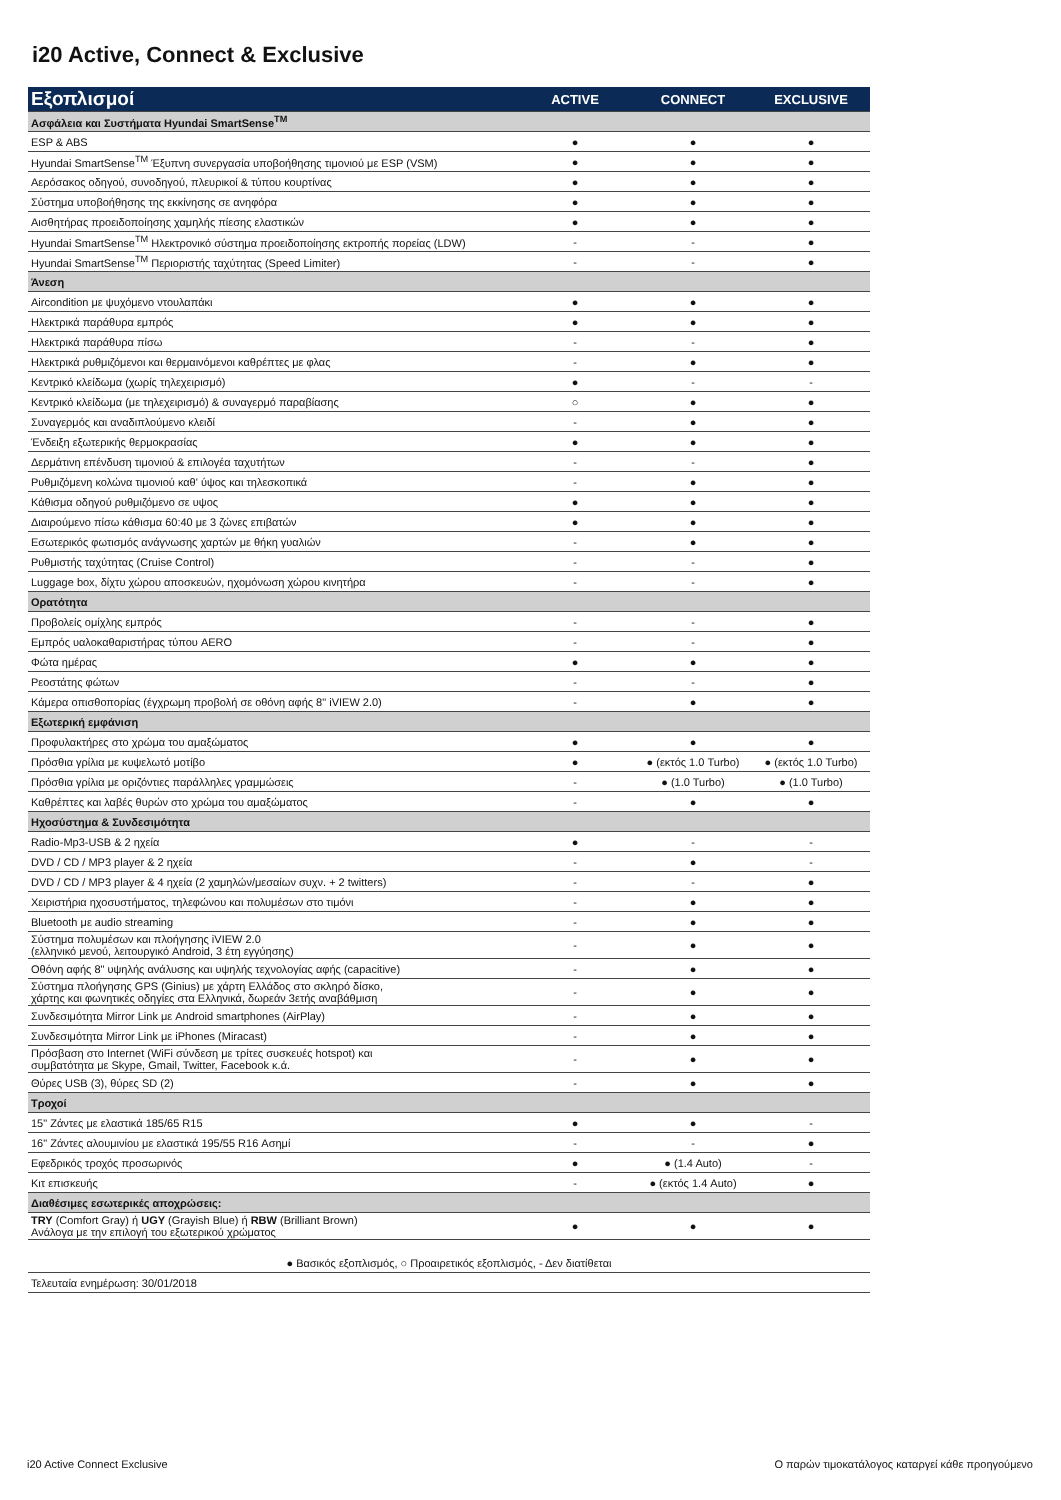i20 Active, Connect & Exclusive
| Εξοπλισμοί | ACTIVE | CONNECT | EXCLUSIVE |
| --- | --- | --- | --- |
| Ασφάλεια και Συστήματα Hyundai SmartSense<sup>TM</sup> | | | |
| ESP & ABS | ● | ● | ● |
| Hyundai SmartSense<sup>TM</sup> Έξυπνη συνεργασία υποβοήθησης τιμονιού με ESP (VSM) | ● | ● | ● |
| Αερόσακος οδηγού, συνοδηγού, πλευρικοί & τύπου κουρτίνας | ● | ● | ● |
| Σύστημα υποβοήθησης της εκκίνησης σε ανηφόρα | ● | ● | ● |
| Αισθητήρας προειδοποίησης χαμηλής πίεσης ελαστικών | ● | ● | ● |
| Hyundai SmartSense<sup>TM</sup> Ηλεκτρονικό σύστημα προειδοποίησης εκτροπής πορείας (LDW) | - | - | ● |
| Hyundai SmartSense<sup>TM</sup> Περιοριστής ταχύτητας (Speed Limiter) | - | - | ● |
| Άνεση | | | |
| Aircondition με ψυχόμενο ντουλαπάκι | ● | ● | ● |
| Ηλεκτρικά παράθυρα εμπρός | ● | ● | ● |
| Ηλεκτρικά παράθυρα πίσω | - | - | ● |
| Ηλεκτρικά ρυθμιζόμενοι και θερμαινόμενοι καθρέπτες με φλας | - | ● | ● |
| Κεντρικό κλείδωμα (χωρίς τηλεχειρισμό) | ● | - | - |
| Κεντρικό κλείδωμα (με τηλεχειρισμό) & συναγερμό παραβίασης | ○ | ● | ● |
| Συναγερμός και αναδιπλούμενο κλειδί | - | ● | ● |
| Ένδειξη εξωτερικής θερμοκρασίας | ● | ● | ● |
| Δερμάτινη επένδυση τιμονιού & επιλογέα ταχυτήτων | - | - | ● |
| Ρυθμιζόμενη κολώνα τιμονιού καθ' ύψος και τηλεσκοπικά | - | ● | ● |
| Κάθισμα οδηγού ρυθμιζόμενο σε υψος | ● | ● | ● |
| Διαιρούμενο πίσω κάθισμα 60:40 με 3 ζώνες επιβατών | ● | ● | ● |
| Εσωτερικός φωτισμός ανάγνωσης χαρτών με θήκη γυαλιών | - | ● | ● |
| Ρυθμιστής ταχύτητας (Cruise Control) | - | - | ● |
| Luggage box, δίχτυ χώρου αποσκευών, ηχομόνωση χώρου κινητήρα | - | - | ● |
| Ορατότητα | | | |
| Προβολείς ομίχλης εμπρός | - | - | ● |
| Εμπρός υαλοκαθαριστήρας τύπου AERO | - | - | ● |
| Φώτα ημέρας | ● | ● | ● |
| Ρεοστάτης φώτων | - | - | ● |
| Κάμερα οπισθοπορίας (έγχρωμη προβολή σε οθόνη αφής 8" iVIEW 2.0) | - | ● | ● |
| Εξωτερική εμφάνιση | | | |
| Προφυλακτήρες στο χρώμα του αμαξώματος | ● | ● | ● |
| Πρόσθια γρίλια με κυψελωτό μοτίβο | ● | ● (εκτός 1.0 Turbo) | ● (εκτός 1.0 Turbo) |
| Πρόσθια γρίλια με οριζόντιες παράλληλες γραμμώσεις | - | ● (1.0 Turbo) | ● (1.0 Turbo) |
| Καθρέπτες και λαβές θυρών στο χρώμα του αμαξώματος | - | ● | ● |
| Ηχοσύστημα & Συνδεσιμότητα | | | |
| Radio-Mp3-USB & 2 ηχεία | ● | - | - |
| DVD / CD / MP3 player & 2 ηχεία | - | ● | - |
| DVD / CD / MP3 player & 4 ηχεία (2 χαμηλών/μεσαίων συχν. + 2 twitters) | - | - | ● |
| Χειριστήρια ηχοσυστήματος, τηλεφώνου και πολυμέσων στο τιμόνι | - | ● | ● |
| Bluetooth με audio streaming | - | ● | ● |
| Σύστημα πολυμέσων και πλοήγησης iVIEW 2.0 (ελληνικό μενού, λειτουργικό Android, 3 έτη εγγύησης) | - | ● | ● |
| Οθόνη αφής 8" υψηλής ανάλυσης και υψηλής τεχνολογίας αφής (capacitive) | - | ● | ● |
| Σύστημα πλοήγησης GPS (Ginius) με χάρτη Ελλάδος στο σκληρό δίσκο, χάρτης και φωνητικές οδηγίες στα Ελληνικά, δωρεάν 3ετής αναβάθμιση | - | ● | ● |
| Συνδεσιμότητα Mirror Link με Android smartphones (AirPlay) | - | ● | ● |
| Συνδεσιμότητα Mirror Link με iPhones (Miracast) | - | ● | ● |
| Πρόσβαση στο Internet (WiFi σύνδεση με τρίτες συσκευές hotspot) και συμβατότητα με Skype, Gmail, Twitter, Facebook κ.ά. | - | ● | ● |
| Θύρες USB (3), θύρες SD (2) | - | ● | ● |
| Τροχοί | | | |
| 15" Ζάντες με ελαστικά 185/65 R15 | ● | ● | - |
| 16" Ζάντες αλουμινίου με ελαστικά 195/55 R16 Ασημί | - | - | ● |
| Εφεδρικός τροχός προσωρινός | ● | ● (1.4 Auto) | - |
| Κιτ επισκευής | - | ● (εκτός 1.4 Auto) | ● |
| Διαθέσιμες εσωτερικές αποχρώσεις: | | | |
| TRY (Comfort Gray) ή UGY (Grayish Blue) ή RBW (Brilliant Brown) Ανάλογα με την επιλογή του εξωτερικού χρώματος | ● | ● | ● |
| ● Βασικός εξοπλισμός, ○ Προαιρετικός εξοπλισμός, - Δεν διατίθεται | | | |
| Τελευταία ενημέρωση: 30/01/2018 | | | |
i20 Active Connect Exclusive
Ο παρών τιμοκατάλογος καταργεί κάθε προηγούμενο